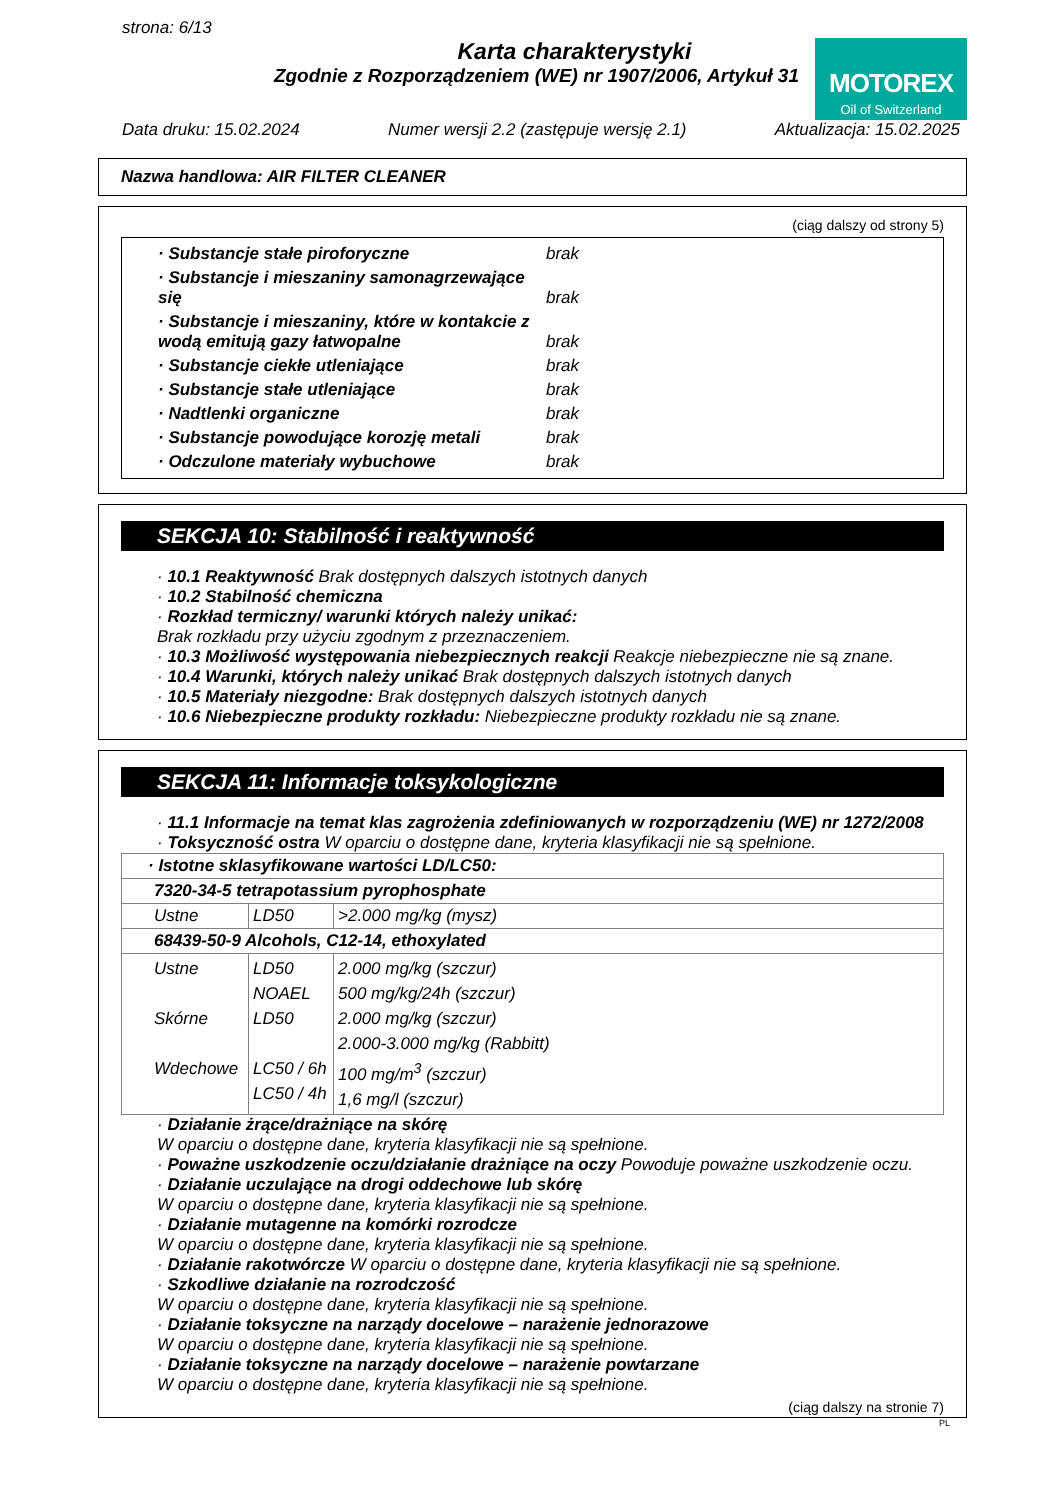strona: 6/13
Karta charakterystyki
Zgodnie z Rozporządzeniem (WE) nr 1907/2006, Artykuł 31
MOTOREX
Oil of Switzerland
Data druku: 15.02.2024 Numer wersji 2.2 (zastępuje wersję 2.1) Aktualizacja: 15.02.2025
Nazwa handlowa: AIR FILTER CLEANER
(ciąg dalszy od strony 5)
| · Substancje stałe piroforyczne | brak |
| · Substancje i mieszaniny samonagrzewające się | brak |
| · Substancje i mieszaniny, które w kontakcie z wodą emitują gazy łatwopalne | brak |
| · Substancje ciekłe utleniające | brak |
| · Substancje stałe utleniające | brak |
| · Nadtlenki organiczne | brak |
| · Substancje powodujące korozję metali | brak |
| · Odczulone materiały wybuchowe | brak |
SEKCJA 10: Stabilność i reaktywność
· 10.1 Reaktywność Brak dostępnych dalszych istotnych danych
· 10.2 Stabilność chemiczna
· Rozkład termiczny/ warunki których należy unikać:
Brak rozkładu przy użyciu zgodnym z przeznaczeniem.
· 10.3 Możliwość występowania niebezpiecznych reakcji Reakcje niebezpieczne nie są znane.
· 10.4 Warunki, których należy unikać Brak dostępnych dalszych istotnych danych
· 10.5 Materiały niezgodne: Brak dostępnych dalszych istotnych danych
· 10.6 Niebezpieczne produkty rozkładu: Niebezpieczne produkty rozkładu nie są znane.
SEKCJA 11: Informacje toksykologiczne
· 11.1 Informacje na temat klas zagrożenia zdefiniowanych w rozporządzeniu (WE) nr 1272/2008
· Toksyczność ostra W oparciu o dostępne dane, kryteria klasyfikacji nie są spełnione.
| · Istotne sklasyfikowane wartości LD/LC50: | | |
| 7320-34-5 tetrapotassium pyrophosphate | | |
| Ustne | LD50 | >2.000 mg/kg (mysz) |
| 68439-50-9 Alcohols, C12-14, ethoxylated | | |
| Ustne Skórne Wdechowe | LD50 NOAEL LD50 LC50 / 6h LC50 / 4h | 2.000 mg/kg (szczur) 500 mg/kg/24h (szczur) 2.000 mg/kg (szczur) 2.000-3.000 mg/kg (Rabbitt) 100 mg/m<sup>3</sup> (szczur) 1,6 mg/l (szczur) |
· Działanie żrące/drażniące na skórę
W oparciu o dostępne dane, kryteria klasyfikacji nie są spełnione.
· Poważne uszkodzenie oczu/działanie drażniące na oczy Powoduje poważne uszkodzenie oczu.
· Działanie uczulające na drogi oddechowe lub skórę
W oparciu o dostępne dane, kryteria klasyfikacji nie są spełnione.
· Działanie mutagenne na komórki rozrodcze
W oparciu o dostępne dane, kryteria klasyfikacji nie są spełnione.
· Działanie rakotwórcze W oparciu o dostępne dane, kryteria klasyfikacji nie są spełnione.
· Szkodliwe działanie na rozrodczość
W oparciu o dostępne dane, kryteria klasyfikacji nie są spełnione.
· Działanie toksyczne na narządy docelowe – narażenie jednorazowe
W oparciu o dostępne dane, kryteria klasyfikacji nie są spełnione.
· Działanie toksyczne na narządy docelowe – narażenie powtarzane
W oparciu o dostępne dane, kryteria klasyfikacji nie są spełnione.
(ciąg dalszy na stronie 7)
PL